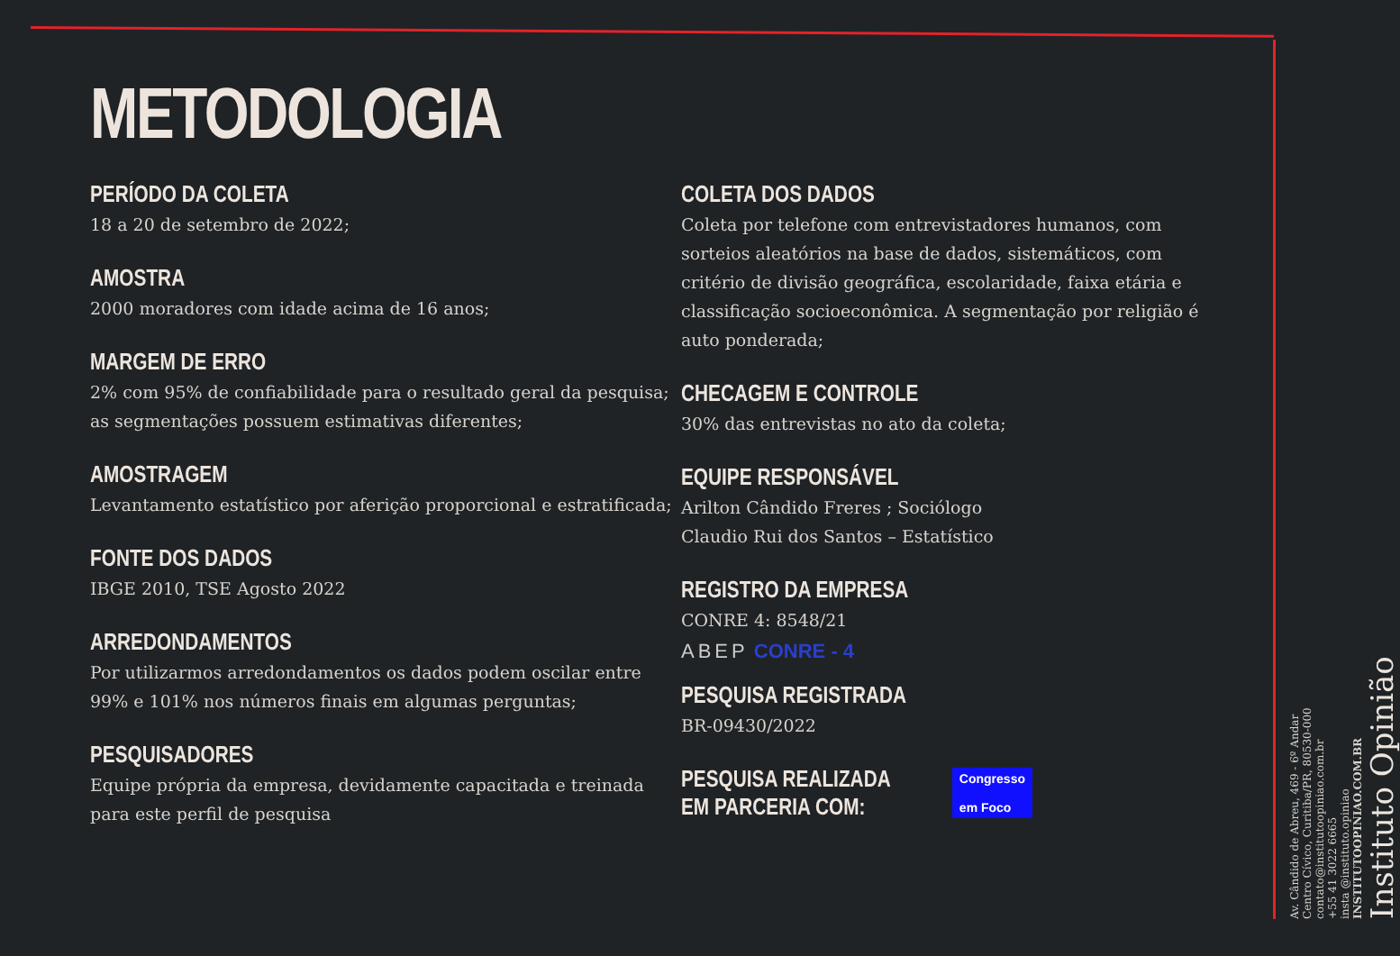METODOLOGIA
PERÍODO DA COLETA
18 a 20 de setembro de 2022;
AMOSTRA
2000 moradores com idade acima de 16 anos;
MARGEM DE ERRO
2% com 95% de confiabilidade para o resultado geral da pesquisa; as segmentações possuem estimativas diferentes;
AMOSTRAGEM
Levantamento estatístico por aferição proporcional e estratificada;
FONTE DOS DADOS
IBGE 2010, TSE Agosto 2022
ARREDONDAMENTOS
Por utilizarmos arredondamentos os dados podem oscilar entre 99% e 101% nos números finais em algumas perguntas;
PESQUISADORES
Equipe própria da empresa, devidamente capacitada e treinada para este perfil de pesquisa
COLETA DOS DADOS
Coleta por telefone com entrevistadores humanos, com sorteios aleatórios na base de dados, sistemáticos, com critério de divisão geográfica, escolaridade, faixa etária e classificação socioeconômica. A segmentação por religião é auto ponderada;
CHECAGEM E CONTROLE
30% das entrevistas no ato da coleta;
EQUIPE RESPONSÁVEL
Arilton Cândido Freres ; Sociólogo
Claudio Rui dos Santos – Estatístico
REGISTRO DA EMPRESA
CONRE 4: 8548/21
ABEP CONRE - 4
PESQUISA REGISTRADA
BR-09430/2022
PESQUISA REALIZADA
EM PARCERIA COM:
Congresso
em Foco
Av. Cândido de Abreu, 469 - 6º Andar
Centro Cívico, Curitiba/PR, 80530-000
contato@institutoopiniao.com.br
+55 41 3022 6665
insta @instituto.opiniao
INSTITUTOOPINIAO.COM.BR
Instituto Opinião